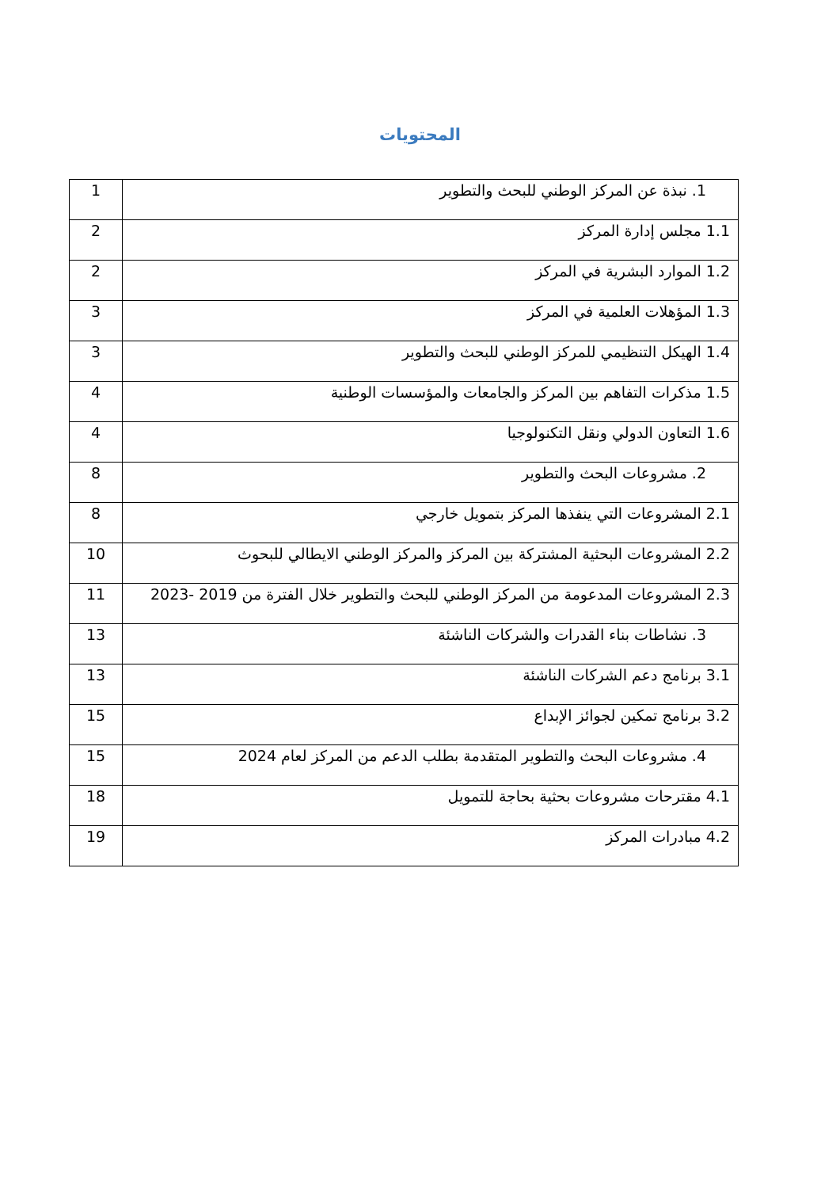المحتويات
| 1. نبذة عن المركز الوطني للبحث والتطوير | 1 |
| 1.1 مجلس إدارة المركز | 2 |
| 1.2 الموارد البشرية في المركز | 2 |
| 1.3 المؤهلات العلمية في المركز | 3 |
| 1.4 الهيكل التنظيمي للمركز الوطني للبحث والتطوير | 3 |
| 1.5 مذكرات التفاهم بين المركز والجامعات والمؤسسات الوطنية | 4 |
| 1.6 التعاون الدولي ونقل التكنولوجيا | 4 |
| 2. مشروعات البحث والتطوير | 8 |
| 2.1 المشروعات التي ينفذها المركز بتمويل خارجي | 8 |
| 2.2 المشروعات البحثية المشتركة بين المركز والمركز الوطني الايطالي للبحوث | 10 |
| 2.3 المشروعات المدعومة من المركز الوطني للبحث والتطوير خلال الفترة من 2019 -2023 | 11 |
| 3. نشاطات بناء القدرات والشركات الناشئة | 13 |
| 3.1 برنامج دعم الشركات الناشئة | 13 |
| 3.2 برنامج تمكين لجوائز الإبداع | 15 |
| 4. مشروعات البحث والتطوير المتقدمة بطلب الدعم من المركز لعام 2024 | 15 |
| 4.1 مقترحات مشروعات بحثية بحاجة للتمويل | 18 |
| 4.2 مبادرات المركز | 19 |